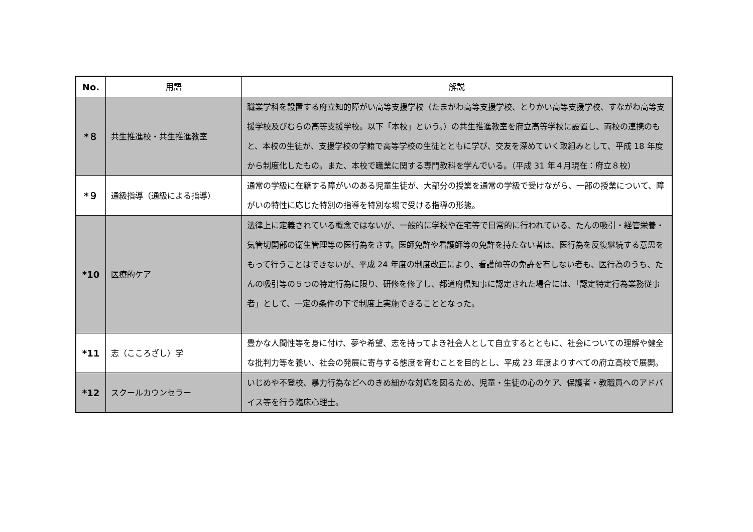| No. | 用語 | 解説 |
| --- | --- | --- |
| *８ | 共生推進校・共生推進教室 | 職業学科を設置する府立知的障がい高等支援学校（たまがわ高等支援学校、とりかい高等支援学校、すながわ高等支援学校及びむらの高等支援学校。以下「本校」という。）の共生推進教室を府立高等学校に設置し、両校の連携のもと、本校の生徒が、支援学校の学籍で高等学校の生徒とともに学び、交友を深めていく取組みとして、平成 18 年度から制度化したもの。また、本校で職業に関する専門教科を学んでいる。（平成 31 年４月現在：府立８校） |
| *９ | 通級指導（通級による指導） | 通常の学級に在籍する障がいのある児童生徒が、大部分の授業を通常の学級で受けながら、一部の授業について、障がいの特性に応じた特別の指導を特別な場で受ける指導の形態。 |
| *10 | 医療的ケア | 法律上に定義されている概念ではないが、一般的に学校や在宅等で日常的に行われている、たんの吸引・経管栄養・気管切開部の衛生管理等の医行為をさす。医師免許や看護師等の免許を持たない者は、医行為を反復継続する意思をもって行うことはできないが、平成 24 年度の制度改正により、看護師等の免許を有しない者も、医行為のうち、たんの吸引等の５つの特定行為に限り、研修を修了し、都道府県知事に認定された場合には、「認定特定行為業務従事者」として、一定の条件の下で制度上実施できることとなった。 |
| *11 | 志（こころざし）学 | 豊かな人間性等を身に付け、夢や希望、志を持ってよき社会人として自立するとともに、社会についての理解や健全な批判力等を養い、社会の発展に寄与する態度を育むことを目的とし、平成 23 年度よりすべての府立高校で展開。 |
| *12 | スクールカウンセラー | いじめや不登校、暴力行為などへのきめ細かな対応を図るため、児童・生徒の心のケア、保護者・教職員へのアドバイス等を行う臨床心理士。 |